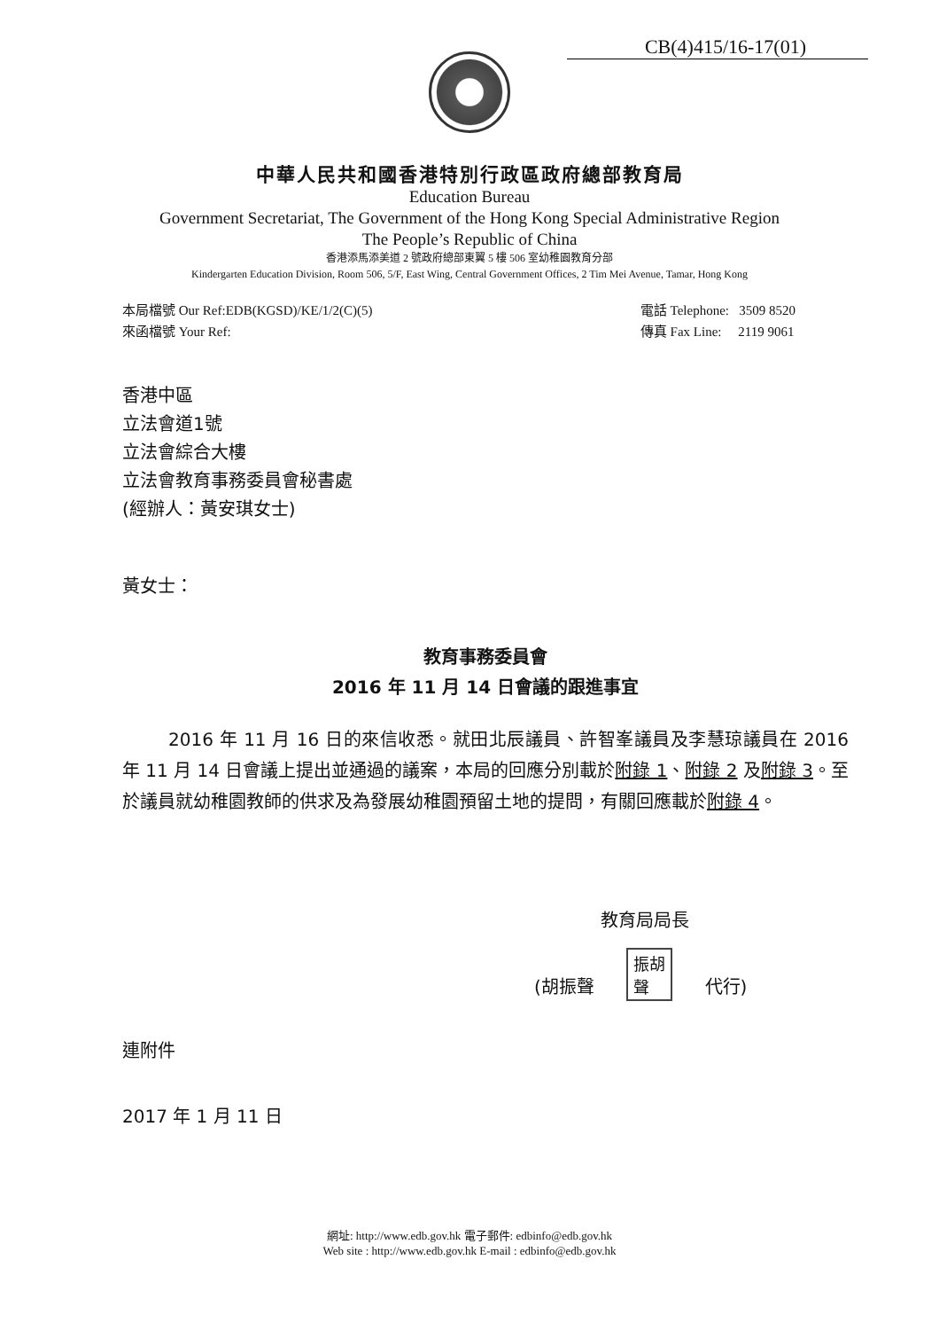CB(4)415/16-17(01)
中華人民共和國香港特別行政區政府總部教育局
Education Bureau
Government Secretariat, The Government of the Hong Kong Special Administrative Region
The People’s Republic of China
香港添馬添美道 2 號政府總部東翼 5 樓 506 室幼稚園教育分部
Kindergarten Education Division, Room 506, 5/F, East Wing, Central Government Offices, 2 Tim Mei Avenue, Tamar, Hong Kong
本局檔號 Our Ref:EDB(KGSD)/KE/1/2(C)(5)
來函檔號 Your Ref:
電話 Telephone: 3509 8520
傳真 Fax Line: 2119 9061
香港中區
立法會道1號
立法會綜合大樓
立法會教育事務委員會秘書處
(經辦人：黃安琪女士)
黃女士：
教育事務委員會
2016 年 11 月 14 日會議的跟進事宜
2016 年 11 月 16 日的來信收悉。就田北辰議員、許智峯議員及李慧琼議員在 2016 年 11 月 14 日會議上提出並通過的議案，本局的回應分別載於附錄 1、附錄 2 及附錄 3。至於議員就幼稚園教師的供求及為發展幼稚園預留土地的提問，有關回應載於附錄 4。
教育局局長
(胡振聲 振胡
聲 代行)
連附件
2017 年 1 月 11 日
網址: http://www.edb.gov.hk 電子郵件: edbinfo@edb.gov.hk
Web site : http://www.edb.gov.hk E-mail : edbinfo@edb.gov.hk